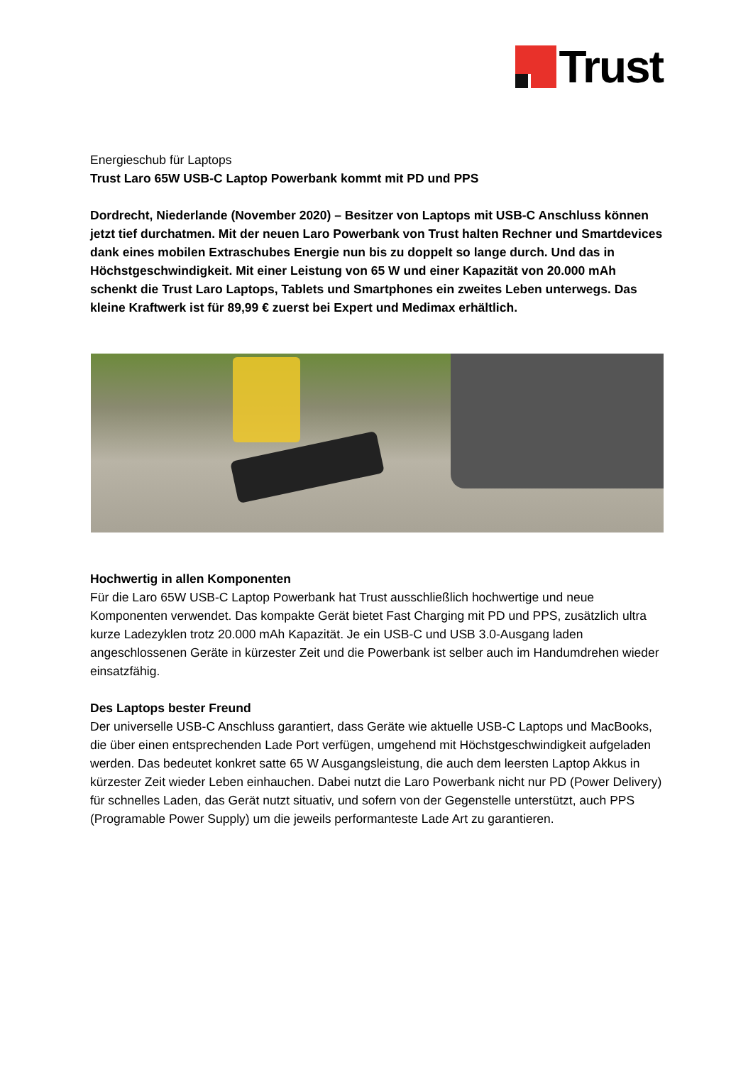Trust
Energieschub für Laptops
Trust Laro 65W USB-C Laptop Powerbank kommt mit PD und PPS
Dordrecht, Niederlande (November 2020) – Besitzer von Laptops mit USB-C Anschluss können jetzt tief durchatmen. Mit der neuen Laro Powerbank von Trust halten Rechner und Smartdevices dank eines mobilen Extraschubes Energie nun bis zu doppelt so lange durch. Und das in Höchstgeschwindigkeit. Mit einer Leistung von 65 W und einer Kapazität von 20.000 mAh schenkt die Trust Laro Laptops, Tablets und Smartphones ein zweites Leben unterwegs. Das kleine Kraftwerk ist für 89,99 € zuerst bei Expert und Medimax erhältlich.
Hochwertig in allen Komponenten
Für die Laro 65W USB-C Laptop Powerbank hat Trust ausschließlich hochwertige und neue Komponenten verwendet. Das kompakte Gerät bietet Fast Charging mit PD und PPS, zusätzlich ultra kurze Ladezyklen trotz 20.000 mAh Kapazität. Je ein USB-C und USB 3.0-Ausgang laden angeschlossenen Geräte in kürzester Zeit und die Powerbank ist selber auch im Handumdrehen wieder einsatzfähig.
Des Laptops bester Freund
Der universelle USB-C Anschluss garantiert, dass Geräte wie aktuelle USB-C Laptops und MacBooks, die über einen entsprechenden Lade Port verfügen, umgehend mit Höchstgeschwindigkeit aufgeladen werden. Das bedeutet konkret satte 65 W Ausgangsleistung, die auch dem leersten Laptop Akkus in kürzester Zeit wieder Leben einhauchen. Dabei nutzt die Laro Powerbank nicht nur PD (Power Delivery) für schnelles Laden, das Gerät nutzt situativ, und sofern von der Gegenstelle unterstützt, auch PPS (Programable Power Supply) um die jeweils performanteste Lade Art zu garantieren.